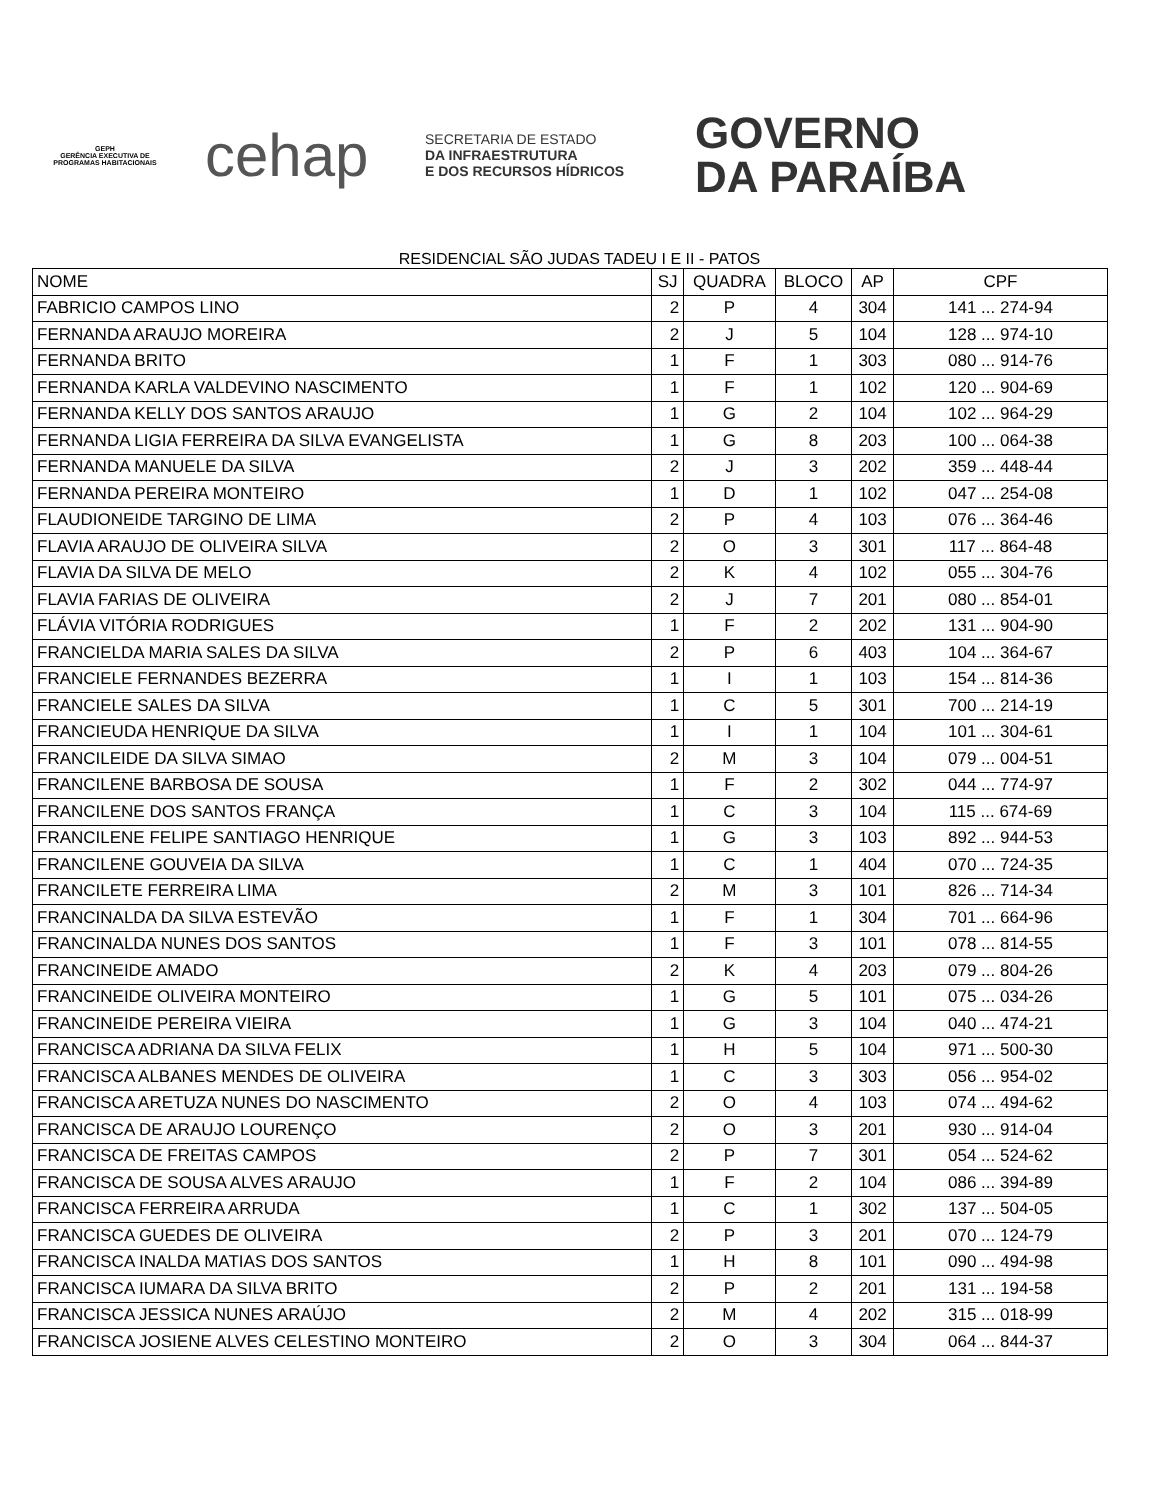GEPH
GERÊNCIA EXECUTIVA DE PROGRAMAS HABITACIONAIS
cehap
SECRETARIA DE ESTADO
DA INFRAESTRUTURA
E DOS RECURSOS HÍDRICOS
GOVERNO
DA PARAÍBA
RESIDENCIAL SÃO JUDAS TADEU I E II - PATOS
| NOME | SJ | QUADRA | BLOCO | AP | CPF |
| --- | --- | --- | --- | --- | --- |
| FABRICIO CAMPOS LINO | 2 | P | 4 | 304 | 141 ... 274-94 |
| FERNANDA ARAUJO MOREIRA | 2 | J | 5 | 104 | 128 ... 974-10 |
| FERNANDA BRITO | 1 | F | 1 | 303 | 080 ... 914-76 |
| FERNANDA KARLA VALDEVINO NASCIMENTO | 1 | F | 1 | 102 | 120 ... 904-69 |
| FERNANDA KELLY DOS SANTOS ARAUJO | 1 | G | 2 | 104 | 102 ... 964-29 |
| FERNANDA LIGIA FERREIRA DA SILVA EVANGELISTA | 1 | G | 8 | 203 | 100 ... 064-38 |
| FERNANDA MANUELE DA SILVA | 2 | J | 3 | 202 | 359 ... 448-44 |
| FERNANDA PEREIRA MONTEIRO | 1 | D | 1 | 102 | 047 ... 254-08 |
| FLAUDIONEIDE TARGINO DE LIMA | 2 | P | 4 | 103 | 076 ... 364-46 |
| FLAVIA ARAUJO DE OLIVEIRA SILVA | 2 | O | 3 | 301 | 117 ... 864-48 |
| FLAVIA DA SILVA DE MELO | 2 | K | 4 | 102 | 055 ... 304-76 |
| FLAVIA FARIAS DE OLIVEIRA | 2 | J | 7 | 201 | 080 ... 854-01 |
| FLÁVIA VITÓRIA RODRIGUES | 1 | F | 2 | 202 | 131 ... 904-90 |
| FRANCIELDA MARIA SALES DA SILVA | 2 | P | 6 | 403 | 104 ... 364-67 |
| FRANCIELE FERNANDES BEZERRA | 1 | I | 1 | 103 | 154 ... 814-36 |
| FRANCIELE SALES DA SILVA | 1 | C | 5 | 301 | 700 ... 214-19 |
| FRANCIEUDA HENRIQUE DA SILVA | 1 | I | 1 | 104 | 101 ... 304-61 |
| FRANCILEIDE DA SILVA SIMAO | 2 | M | 3 | 104 | 079 ... 004-51 |
| FRANCILENE BARBOSA DE SOUSA | 1 | F | 2 | 302 | 044 ... 774-97 |
| FRANCILENE DOS SANTOS FRANÇA | 1 | C | 3 | 104 | 115 ... 674-69 |
| FRANCILENE FELIPE SANTIAGO HENRIQUE | 1 | G | 3 | 103 | 892 ... 944-53 |
| FRANCILENE GOUVEIA DA SILVA | 1 | C | 1 | 404 | 070 ... 724-35 |
| FRANCILETE FERREIRA LIMA | 2 | M | 3 | 101 | 826 ... 714-34 |
| FRANCINALDA DA SILVA ESTEVÃO | 1 | F | 1 | 304 | 701 ... 664-96 |
| FRANCINALDA NUNES DOS SANTOS | 1 | F | 3 | 101 | 078 ... 814-55 |
| FRANCINEIDE AMADO | 2 | K | 4 | 203 | 079 ... 804-26 |
| FRANCINEIDE OLIVEIRA MONTEIRO | 1 | G | 5 | 101 | 075 ... 034-26 |
| FRANCINEIDE PEREIRA VIEIRA | 1 | G | 3 | 104 | 040 ... 474-21 |
| FRANCISCA ADRIANA DA SILVA FELIX | 1 | H | 5 | 104 | 971 ... 500-30 |
| FRANCISCA ALBANES MENDES DE OLIVEIRA | 1 | C | 3 | 303 | 056 ... 954-02 |
| FRANCISCA ARETUZA NUNES DO NASCIMENTO | 2 | O | 4 | 103 | 074 ... 494-62 |
| FRANCISCA DE ARAUJO LOURENÇO | 2 | O | 3 | 201 | 930 ... 914-04 |
| FRANCISCA DE FREITAS CAMPOS | 2 | P | 7 | 301 | 054 ... 524-62 |
| FRANCISCA DE SOUSA ALVES ARAUJO | 1 | F | 2 | 104 | 086 ... 394-89 |
| FRANCISCA FERREIRA ARRUDA | 1 | C | 1 | 302 | 137 ... 504-05 |
| FRANCISCA GUEDES DE OLIVEIRA | 2 | P | 3 | 201 | 070 ... 124-79 |
| FRANCISCA INALDA MATIAS DOS SANTOS | 1 | H | 8 | 101 | 090 ... 494-98 |
| FRANCISCA IUMARA DA SILVA BRITO | 2 | P | 2 | 201 | 131 ... 194-58 |
| FRANCISCA JESSICA NUNES ARAÚJO | 2 | M | 4 | 202 | 315 ... 018-99 |
| FRANCISCA JOSIENE ALVES CELESTINO MONTEIRO | 2 | O | 3 | 304 | 064 ... 844-37 |